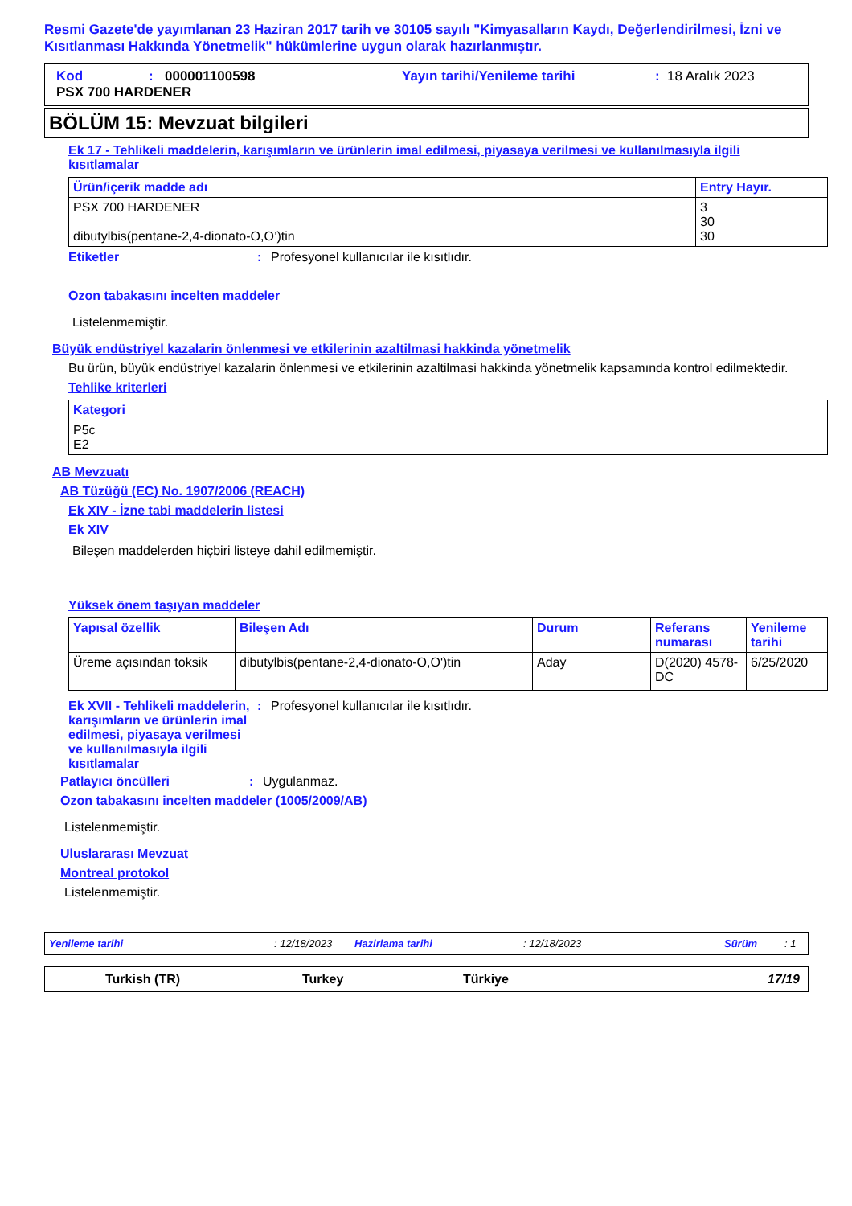Resmi Gazete'de yayımlanan 23 Haziran 2017 tarih ve 30105 sayılı "Kimyasalların Kaydı, Değerlendirilmesi, İzni ve Kısıtlanması Hakkında Yönetmelik" hükümlerine uygun olarak hazırlanmıştır.
Kod: 000001100598 Yayın tarihi/Yenileme tarihi: 18 Aralık 2023
PSX 700 HARDENER
BÖLÜM 15: Mevzuat bilgileri
Ek 17 - Tehlikeli maddelerin, karışımların ve ürünlerin imal edilmesi, piyasaya verilmesi ve kullanılmasıyla ilgili kısıtlamalar
| Ürün/içerik madde adı | Entry Hayır. |
| --- | --- |
| PSX 700 HARDENER dibutylbis(pentane-2,4-dionato-O,O’)tin | 3 30 30 |
Etiketler: Profesyonel kullanıcılar ile kısıtlıdır.
Ozon tabakasını incelten maddeler
Listelenmemiştir.
Büyük endüstriyel kazalarin önlenmesi ve etkilerinin azaltilmasi hakkinda yönetmelik
Bu ürün, büyük endüstriyel kazalarin önlenmesi ve etkilerinin azaltilmasi hakkinda yönetmelik kapsamında kontrol edilmektedir.
Tehlike kriterleri
| Kategori |
| --- |
| P5c E2 |
AB Mevzuatı
AB Tüzüğü (EC) No. 1907/2006 (REACH)
Ek XIV - İzne tabi maddelerin listesi
Ek XIV
Bileşen maddelerden hiçbiri listeye dahil edilmemiştir.
Yüksek önem taşıyan maddeler
| Yapısal özellik | Bileşen Adı | Durum | Referans numarası | Yenileme tarihi |
| --- | --- | --- | --- | --- |
| Üreme açısından toksik | dibutylbis(pentane-2,4-dionato-O,O')tin | Aday | D(2020) 4578-DC | 6/25/2020 |
Ek XVII - Tehlikeli maddelerin, karışımların ve ürünlerin imal edilmesi, piyasaya verilmesi ve kullanılmasıyla ilgili kısıtlamalar: Profesyonel kullanıcılar ile kısıtlıdır.
Patlayıcı öncülleri: Uygulanmaz.
Ozon tabakasını incelten maddeler (1005/2009/AB)
Listelenmemiştir.
Uluslararası Mevzuat
Montreal protokol
Listelenmemiştir.
Yenileme tarihi: 12/18/2023 Hazirlama tarihi: 12/18/2023 Sürüm: 1
Turkish (TR) Turkey Türkiye 17/19